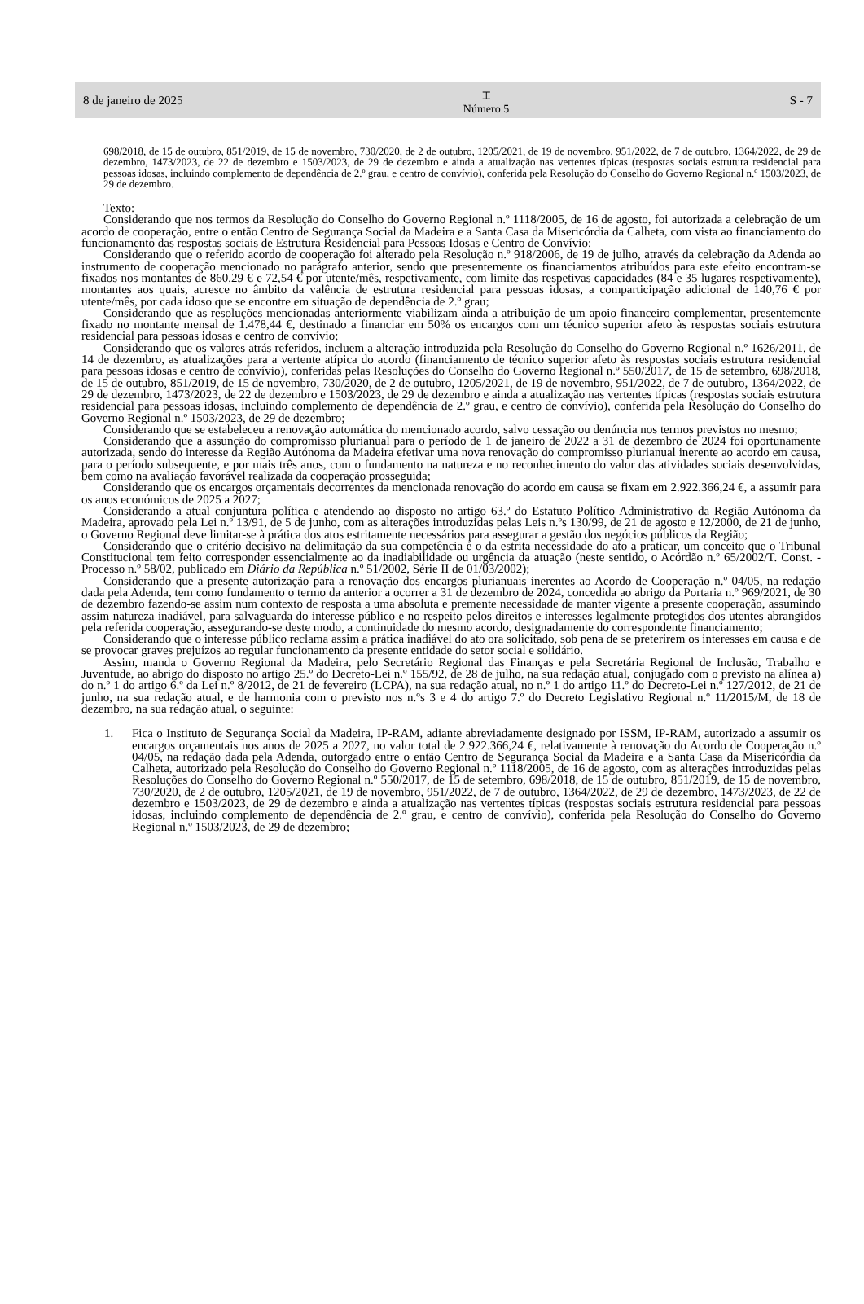8 de janeiro de 2025 ⌶
Número 5 S - 7
698/2018, de 15 de outubro, 851/2019, de 15 de novembro, 730/2020, de 2 de outubro, 1205/2021, de 19 de novembro, 951/2022, de 7 de outubro, 1364/2022, de 29 de dezembro, 1473/2023, de 22 de dezembro e 1503/2023, de 29 de dezembro e ainda a atualização nas vertentes típicas (respostas sociais estrutura residencial para pessoas idosas, incluindo complemento de dependência de 2.º grau, e centro de convívio), conferida pela Resolução do Conselho do Governo Regional n.º 1503/2023, de 29 de dezembro.
Texto:
Considerando que nos termos da Resolução do Conselho do Governo Regional n.º 1118/2005, de 16 de agosto, foi autorizada a celebração de um acordo de cooperação, entre o então Centro de Segurança Social da Madeira e a Santa Casa da Misericórdia da Calheta, com vista ao financiamento do funcionamento das respostas sociais de Estrutura Residencial para Pessoas Idosas e Centro de Convívio;
Considerando que o referido acordo de cooperação foi alterado pela Resolução n.º 918/2006, de 19 de julho, através da celebração da Adenda ao instrumento de cooperação mencionado no parágrafo anterior, sendo que presentemente os financiamentos atribuídos para este efeito encontram-se fixados nos montantes de 860,29 € e 72,54 € por utente/mês, respetivamente, com limite das respetivas capacidades (84 e 35 lugares respetivamente), montantes aos quais, acresce no âmbito da valência de estrutura residencial para pessoas idosas, a comparticipação adicional de 140,76 € por utente/mês, por cada idoso que se encontre em situação de dependência de 2.º grau;
Considerando que as resoluções mencionadas anteriormente viabilizam ainda a atribuição de um apoio financeiro complementar, presentemente fixado no montante mensal de 1.478,44 €, destinado a financiar em 50% os encargos com um técnico superior afeto às respostas sociais estrutura residencial para pessoas idosas e centro de convívio;
Considerando que os valores atrás referidos, incluem a alteração introduzida pela Resolução do Conselho do Governo Regional n.º 1626/2011, de 14 de dezembro, as atualizações para a vertente atípica do acordo (financiamento de técnico superior afeto às respostas sociais estrutura residencial para pessoas idosas e centro de convívio), conferidas pelas Resoluções do Conselho do Governo Regional n.º 550/2017, de 15 de setembro, 698/2018, de 15 de outubro, 851/2019, de 15 de novembro, 730/2020, de 2 de outubro, 1205/2021, de 19 de novembro, 951/2022, de 7 de outubro, 1364/2022, de 29 de dezembro, 1473/2023, de 22 de dezembro e 1503/2023, de 29 de dezembro e ainda a atualização nas vertentes típicas (respostas sociais estrutura residencial para pessoas idosas, incluindo complemento de dependência de 2.º grau, e centro de convívio), conferida pela Resolução do Conselho do Governo Regional n.º 1503/2023, de 29 de dezembro;
Considerando que se estabeleceu a renovação automática do mencionado acordo, salvo cessação ou denúncia nos termos previstos no mesmo;
Considerando que a assunção do compromisso plurianual para o período de 1 de janeiro de 2022 a 31 de dezembro de 2024 foi oportunamente autorizada, sendo do interesse da Região Autónoma da Madeira efetivar uma nova renovação do compromisso plurianual inerente ao acordo em causa, para o período subsequente, e por mais três anos, com o fundamento na natureza e no reconhecimento do valor das atividades sociais desenvolvidas, bem como na avaliação favorável realizada da cooperação prosseguida;
Considerando que os encargos orçamentais decorrentes da mencionada renovação do acordo em causa se fixam em 2.922.366,24 €, a assumir para os anos económicos de 2025 a 2027;
Considerando a atual conjuntura política e atendendo ao disposto no artigo 63.º do Estatuto Político Administrativo da Região Autónoma da Madeira, aprovado pela Lei n.º 13/91, de 5 de junho, com as alterações introduzidas pelas Leis n.ºs 130/99, de 21 de agosto e 12/2000, de 21 de junho, o Governo Regional deve limitar-se à prática dos atos estritamente necessários para assegurar a gestão dos negócios públicos da Região;
Considerando que o critério decisivo na delimitação da sua competência é o da estrita necessidade do ato a praticar, um conceito que o Tribunal Constitucional tem feito corresponder essencialmente ao da inadiabilidade ou urgência da atuação (neste sentido, o Acórdão n.º 65/2002/T. Const. - Processo n.º 58/02, publicado em Diário da República n.º 51/2002, Série II de 01/03/2002);
Considerando que a presente autorização para a renovação dos encargos plurianuais inerentes ao Acordo de Cooperação n.º 04/05, na redação dada pela Adenda, tem como fundamento o termo da anterior a ocorrer a 31 de dezembro de 2024, concedida ao abrigo da Portaria n.º 969/2021, de 30 de dezembro fazendo-se assim num contexto de resposta a uma absoluta e premente necessidade de manter vigente a presente cooperação, assumindo assim natureza inadiável, para salvaguarda do interesse público e no respeito pelos direitos e interesses legalmente protegidos dos utentes abrangidos pela referida cooperação, assegurando-se deste modo, a continuidade do mesmo acordo, designadamente do correspondente financiamento;
Considerando que o interesse público reclama assim a prática inadiável do ato ora solicitado, sob pena de se preterirem os interesses em causa e de se provocar graves prejuízos ao regular funcionamento da presente entidade do setor social e solidário.
Assim, manda o Governo Regional da Madeira, pelo Secretário Regional das Finanças e pela Secretária Regional de Inclusão, Trabalho e Juventude, ao abrigo do disposto no artigo 25.º do Decreto-Lei n.º 155/92, de 28 de julho, na sua redação atual, conjugado com o previsto na alínea a) do n.º 1 do artigo 6.º da Lei n.º 8/2012, de 21 de fevereiro (LCPA), na sua redação atual, no n.º 1 do artigo 11.º do Decreto-Lei n.º 127/2012, de 21 de junho, na sua redação atual, e de harmonia com o previsto nos n.ºs 3 e 4 do artigo 7.º do Decreto Legislativo Regional n.º 11/2015/M, de 18 de dezembro, na sua redação atual, o seguinte:
1. Fica o Instituto de Segurança Social da Madeira, IP-RAM, adiante abreviadamente designado por ISSM, IP-RAM, autorizado a assumir os encargos orçamentais nos anos de 2025 a 2027, no valor total de 2.922.366,24 €, relativamente à renovação do Acordo de Cooperação n.º 04/05, na redação dada pela Adenda, outorgado entre o então Centro de Segurança Social da Madeira e a Santa Casa da Misericórdia da Calheta, autorizado pela Resolução do Conselho do Governo Regional n.º 1118/2005, de 16 de agosto, com as alterações introduzidas pelas Resoluções do Conselho do Governo Regional n.º 550/2017, de 15 de setembro, 698/2018, de 15 de outubro, 851/2019, de 15 de novembro, 730/2020, de 2 de outubro, 1205/2021, de 19 de novembro, 951/2022, de 7 de outubro, 1364/2022, de 29 de dezembro, 1473/2023, de 22 de dezembro e 1503/2023, de 29 de dezembro e ainda a atualização nas vertentes típicas (respostas sociais estrutura residencial para pessoas idosas, incluindo complemento de dependência de 2.º grau, e centro de convívio), conferida pela Resolução do Conselho do Governo Regional n.º 1503/2023, de 29 de dezembro;